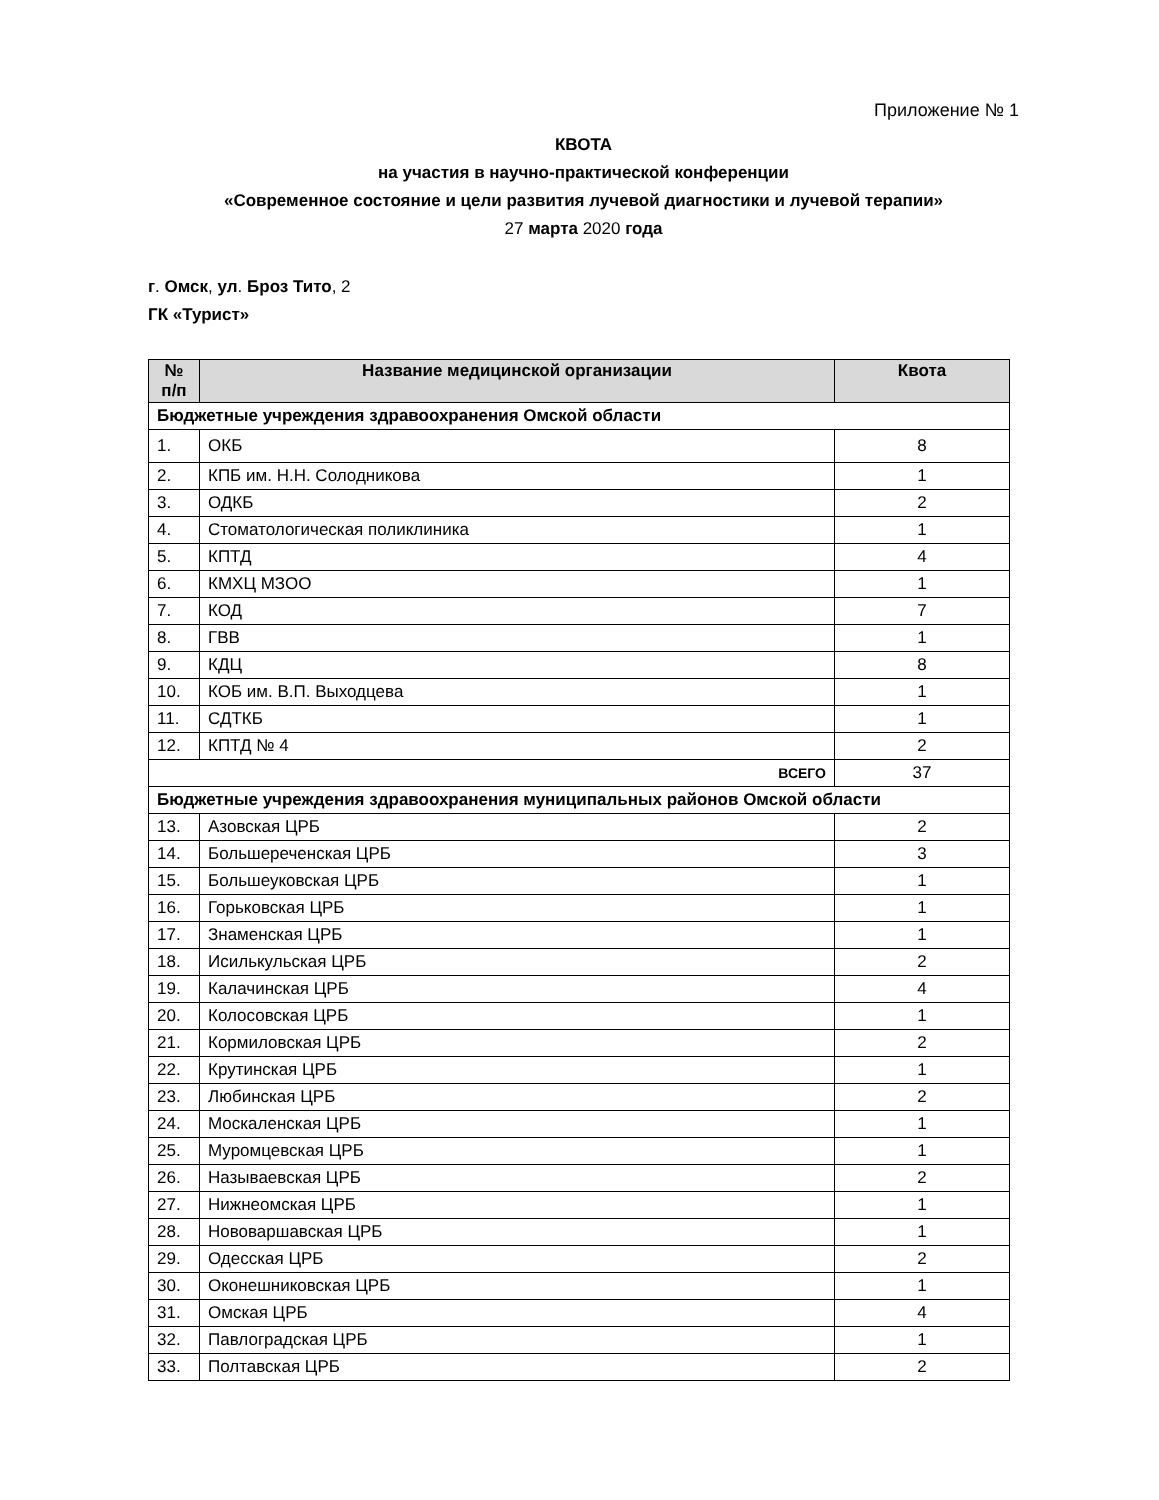Приложение № 1
КВОТА
на участия в научно-практической конференции
«Современное состояние и цели развития лучевой диагностики и лучевой терапии»
27 марта 2020 года
г. Омск, ул. Броз Тито, 2
ГК «Турист»
| № п/п | Название медицинской организации | Квота |
| --- | --- | --- |
| Бюджетные учреждения здравоохранения Омской области | | |
| 1. | ОКБ | 8 |
| 2. | КПБ им. Н.Н. Солодникова | 1 |
| 3. | ОДКБ | 2 |
| 4. | Стоматологическая поликлиника | 1 |
| 5. | КПТД | 4 |
| 6. | КМХЦ МЗОО | 1 |
| 7. | КОД | 7 |
| 8. | ГВВ | 1 |
| 9. | КДЦ | 8 |
| 10. | КОБ им. В.П. Выходцева | 1 |
| 11. | СДТКБ | 1 |
| 12. | КПТД № 4 | 2 |
| ВСЕГО | | 37 |
| Бюджетные учреждения здравоохранения муниципальных районов Омской области | | |
| 13. | Азовская ЦРБ | 2 |
| 14. | Большереченская ЦРБ | 3 |
| 15. | Большеуковская ЦРБ | 1 |
| 16. | Горьковская ЦРБ | 1 |
| 17. | Знаменская ЦРБ | 1 |
| 18. | Исилькульская ЦРБ | 2 |
| 19. | Калачинская ЦРБ | 4 |
| 20. | Колосовская ЦРБ | 1 |
| 21. | Кормиловская ЦРБ | 2 |
| 22. | Крутинская ЦРБ | 1 |
| 23. | Любинская ЦРБ | 2 |
| 24. | Москаленская ЦРБ | 1 |
| 25. | Муромцевская ЦРБ | 1 |
| 26. | Называевская ЦРБ | 2 |
| 27. | Нижнеомская ЦРБ | 1 |
| 28. | Нововаршавская ЦРБ | 1 |
| 29. | Одесская ЦРБ | 2 |
| 30. | Оконешниковская ЦРБ | 1 |
| 31. | Омская ЦРБ | 4 |
| 32. | Павлоградская ЦРБ | 1 |
| 33. | Полтавская ЦРБ | 2 |